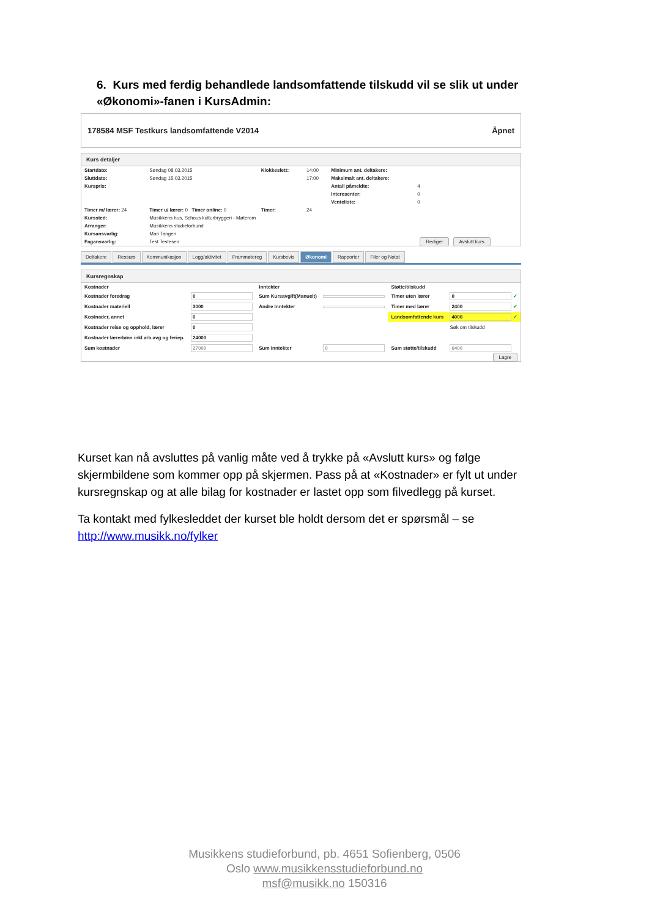6. Kurs med ferdig behandlede landsomfattende tilskudd vil se slik ut under «Økonomi»-fanen i KursAdmin:
178584 MSF Testkurs landsomfattende V2014 Åpnet
Kurs detaljer
| Startdato: | Søndag 08.03.2015 | Klokkeslett: | 14:00 | Minimum ant. deltakere: | |
| Sluttdato: | Søndag 15.03.2015 | | 17:00 | Maksimalt ant. deltakere: | |
| Kurspris: | | | | Antall påmeldte: | 4 |
| | | | | Interesenter: | 0 |
| | | | | Venteliste: | 0 |
| Timer m/ lærer: 24 | Timer u/ lærer: 0 Timer online: 0 | Timer: | 24 | | |
| Kurssted: | Musikkens hus, Schous kulturbryggeri - Møterom | | | | |
| Arranger: | Musikkens studieforbund | | | | |
| Kursansvarlig: | Mari Tangen | | | | |
| Fagansvarlig: | Test Testesen | | | | Rediger Avslutt kurs |
Deltakere Ressurs Kommunikasjon Logg/aktivitet Frammøtereg Kursbevis Økonomi Rapporter Filer og Notat
Kursregnskap
| Kostnader | | Inntekter | | Støtte/tilskudd | |
| Kostnader foredrag | 0 | Sum Kursavgift(Manuelt) | | Timer uten lærer | 0 ✔ |
| Kostnader materiell | 3000 | Andre Inntekter | | Timer med lærer | 2400 ✔ |
| Kostnader, annet | 0 | | | Landsomfattende kurs | 4000 ✔ |
| Kostnader reise og opphold, lærer | 0 | | | | Søk om tilskudd |
| Kostnader lærerlønn inkl arb.avg og feriep. | 24000 | | | | |
| Sum kostnader | 27000 | Sum Inntekter | 0 | Sum støtte/tilskudd | 6400 |
| Lagre | | | | | |
Kurset kan nå avsluttes på vanlig måte ved å trykke på «Avslutt kurs» og følge skjermbildene som kommer opp på skjermen. Pass på at «Kostnader» er fylt ut under kursregnskap og at alle bilag for kostnader er lastet opp som filvedlegg på kurset.
Ta kontakt med fylkesleddet der kurset ble holdt dersom det er spørsmål – se http://www.musikk.no/fylker
Musikkens studieforbund, pb. 4651 Sofienberg, 0506
Oslo www.musikkensstudieforbund.no
msf@musikk.no 150316